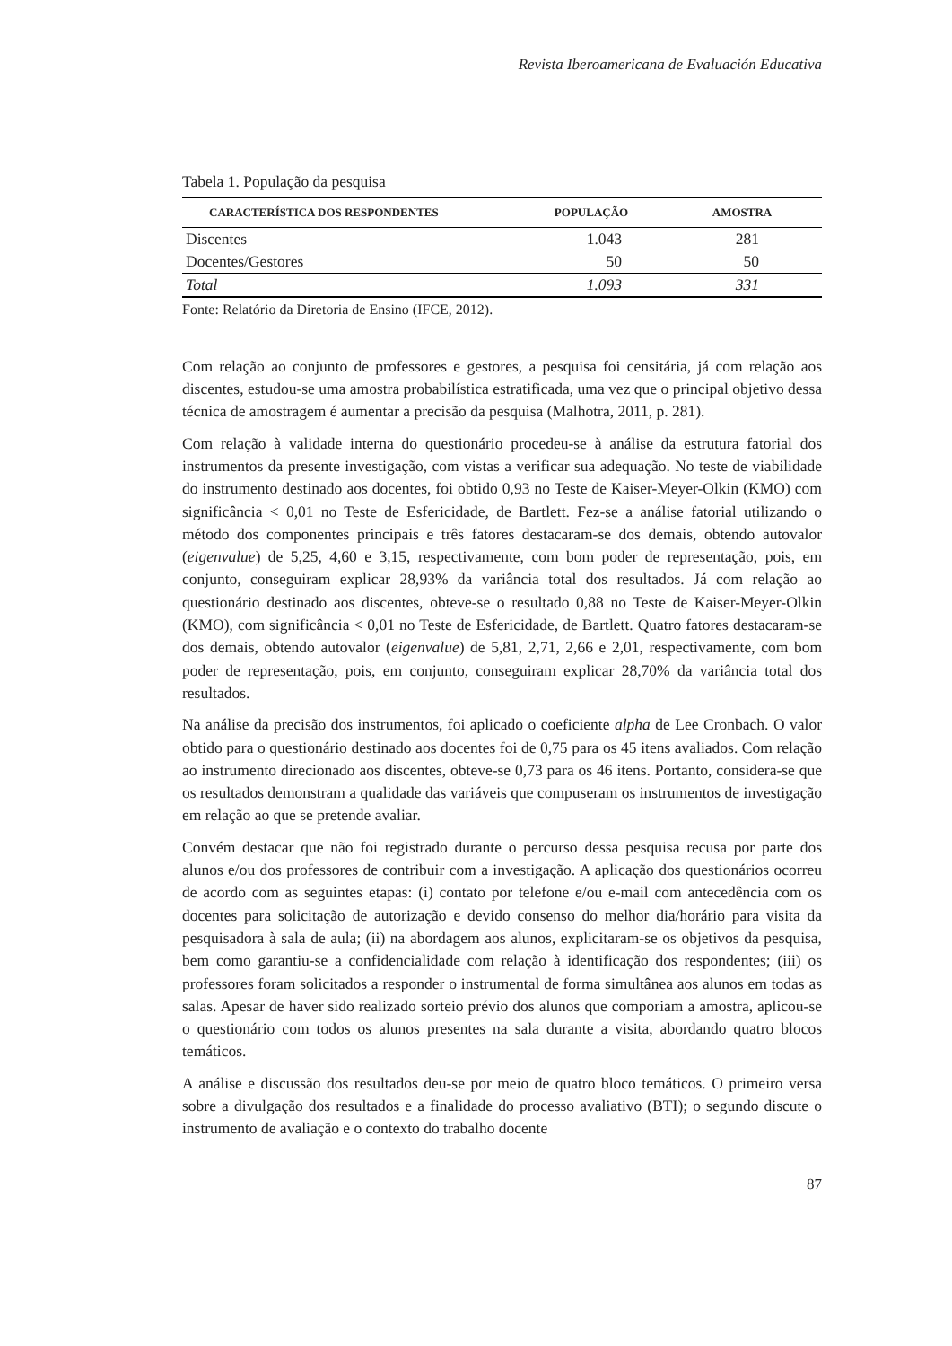Revista Iberoamericana de Evaluación Educativa
Tabela 1. População da pesquisa
| CARACTERÍSTICA DOS RESPONDENTES | POPULAÇÃO | AMOSTRA |
| --- | --- | --- |
| Discentes | 1.043 | 281 |
| Docentes/Gestores | 50 | 50 |
| Total | 1.093 | 331 |
Fonte: Relatório da Diretoria de Ensino (IFCE, 2012).
Com relação ao conjunto de professores e gestores, a pesquisa foi censitária, já com relação aos discentes, estudou-se uma amostra probabilística estratificada, uma vez que o principal objetivo dessa técnica de amostragem é aumentar a precisão da pesquisa (Malhotra, 2011, p. 281).
Com relação à validade interna do questionário procedeu-se à análise da estrutura fatorial dos instrumentos da presente investigação, com vistas a verificar sua adequação. No teste de viabilidade do instrumento destinado aos docentes, foi obtido 0,93 no Teste de Kaiser-Meyer-Olkin (KMO) com significância < 0,01 no Teste de Esfericidade, de Bartlett. Fez-se a análise fatorial utilizando o método dos componentes principais e três fatores destacaram-se dos demais, obtendo autovalor (eigenvalue) de 5,25, 4,60 e 3,15, respectivamente, com bom poder de representação, pois, em conjunto, conseguiram explicar 28,93% da variância total dos resultados. Já com relação ao questionário destinado aos discentes, obteve-se o resultado 0,88 no Teste de Kaiser-Meyer-Olkin (KMO), com significância < 0,01 no Teste de Esfericidade, de Bartlett. Quatro fatores destacaram-se dos demais, obtendo autovalor (eigenvalue) de 5,81, 2,71, 2,66 e 2,01, respectivamente, com bom poder de representação, pois, em conjunto, conseguiram explicar 28,70% da variância total dos resultados.
Na análise da precisão dos instrumentos, foi aplicado o coeficiente alpha de Lee Cronbach. O valor obtido para o questionário destinado aos docentes foi de 0,75 para os 45 itens avaliados. Com relação ao instrumento direcionado aos discentes, obteve-se 0,73 para os 46 itens. Portanto, considera-se que os resultados demonstram a qualidade das variáveis que compuseram os instrumentos de investigação em relação ao que se pretende avaliar.
Convém destacar que não foi registrado durante o percurso dessa pesquisa recusa por parte dos alunos e/ou dos professores de contribuir com a investigação. A aplicação dos questionários ocorreu de acordo com as seguintes etapas: (i) contato por telefone e/ou e-mail com antecedência com os docentes para solicitação de autorização e devido consenso do melhor dia/horário para visita da pesquisadora à sala de aula; (ii) na abordagem aos alunos, explicitaram-se os objetivos da pesquisa, bem como garantiu-se a confidencialidade com relação à identificação dos respondentes; (iii) os professores foram solicitados a responder o instrumental de forma simultânea aos alunos em todas as salas. Apesar de haver sido realizado sorteio prévio dos alunos que comporiam a amostra, aplicou-se o questionário com todos os alunos presentes na sala durante a visita, abordando quatro blocos temáticos.
A análise e discussão dos resultados deu-se por meio de quatro bloco temáticos. O primeiro versa sobre a divulgação dos resultados e a finalidade do processo avaliativo (BTI); o segundo discute o instrumento de avaliação e o contexto do trabalho docente
87